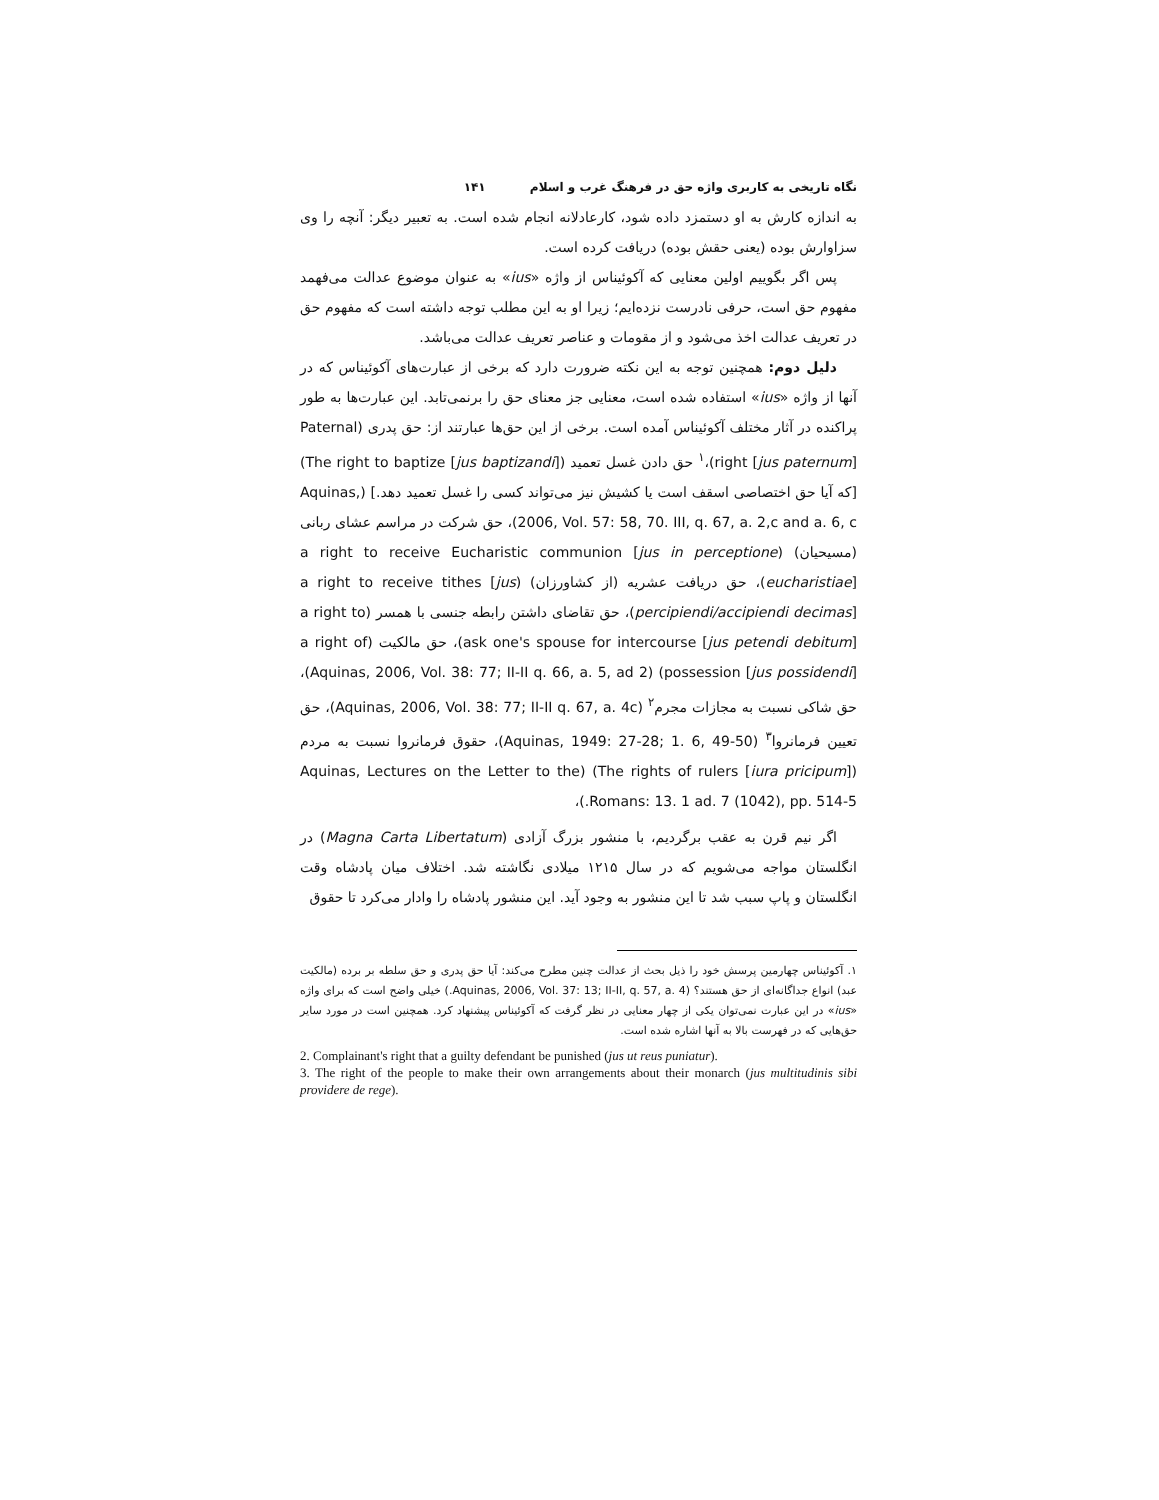نگاه تاریخی به کاربری واژه حق در فرهنگ غرب و اسلام ۱۴۱
به اندازه کارش به او دستمزد داده شود، کارعادلانه انجام شده است. به تعبیر دیگر: آنچه را وی سزاوارش بوده (یعنی حقش بوده) دریافت کرده است.
پس اگر بگوییم اولین معنایی که آکوئیناس از واژه «ius» به عنوان موضوع عدالت می‌فهمد مفهوم حق است، حرفی نادرست نزده‌ایم؛ زیرا او به این مطلب توجه داشته است که مفهوم حق در تعریف عدالت اخذ می‌شود و از مقومات و عناصر تعریف عدالت می‌باشد.
دلیل دوم: همچنین توجه به این نکته ضرورت دارد که برخی از عبارت‌های آکوئیناس که در آنها از واژه «ius» استفاده شده است، معنایی جز معنای حق را برنمی‌تابد. این عبارت‌ها به طور پراکنده در آثار مختلف آکوئیناس آمده است. برخی از این حق‌ها عبارتند از: حق پدری (Paternal right [jus paternum])،<sup>۱</sup> حق دادن غسل تعمید (The right to baptize [jus baptizandi]) [که آیا حق اختصاصی اسقف است یا کشیش نیز می‌تواند کسی را غسل تعمید دهد.] (Aquinas, 2006, Vol. 57: 58, 70. III, q. 67, a. 2,c and a. 6, c)، حق شرکت در مراسم عشای ربانی (مسیحیان) (a right to receive Eucharistic communion [jus in perceptione eucharistiae])، حق دریافت عشریه (از کشاورزان) (a right to receive tithes [jus percipiendi/accipiendi decimas])، حق تقاضای داشتن رابطه جنسی با همسر (a right to ask one's spouse for intercourse [jus petendi debitum])، حق مالکیت (a right of possession [jus possidendi]) (Aquinas, 2006, Vol. 38: 77; II-II q. 66, a. 5, ad 2)، حق شاکی نسبت به مجازات مجرم<sup>۲</sup> (Aquinas, 2006, Vol. 38: 77; II-II q. 67, a. 4c)، حق تعیین فرمانروا<sup>۳</sup> (Aquinas, 1949: 27-28; 1. 6, 49-50)، حقوق فرمانروا نسبت به مردم (The rights of rulers [iura pricipum]) (Aquinas, Lectures on the Letter to the Romans: 13. 1 ad. 7 (1042), pp. 514-5.)،
اگر نیم قرن به عقب برگردیم، با منشور بزرگ آزادی (Magna Carta Libertatum) در انگلستان مواجه می‌شویم که در سال ۱۲۱۵ میلادی نگاشته شد. اختلاف میان پادشاه وقت انگلستان و پاپ سبب شد تا این منشور به وجود آید. این منشور پادشاه را وادار می‌کرد تا حقوق
۱. آکوئیناس چهارمین پرسش خود را ذیل بحث از عدالت چنین مطرح می‌کند: آیا حق پدری و حق سلطه بر برده (مالکیت عبد) انواع جداگانه‌ای از حق هستند؟ (Aquinas, 2006, Vol. 37: 13; II-II, q. 57, a. 4.) خیلی واضح است که برای واژه «ius» در این عبارت نمی‌توان یکی از چهار معنایی در نظر گرفت که آکوئیناس پیشنهاد کرد. همچنین است در مورد سایر حق‌هایی که در فهرست بالا به آنها اشاره شده است.
2. Complainant's right that a guilty defendant be punished (jus ut reus puniatur).
3. The right of the people to make their own arrangements about their monarch (jus multitudinis sibi providere de rege).